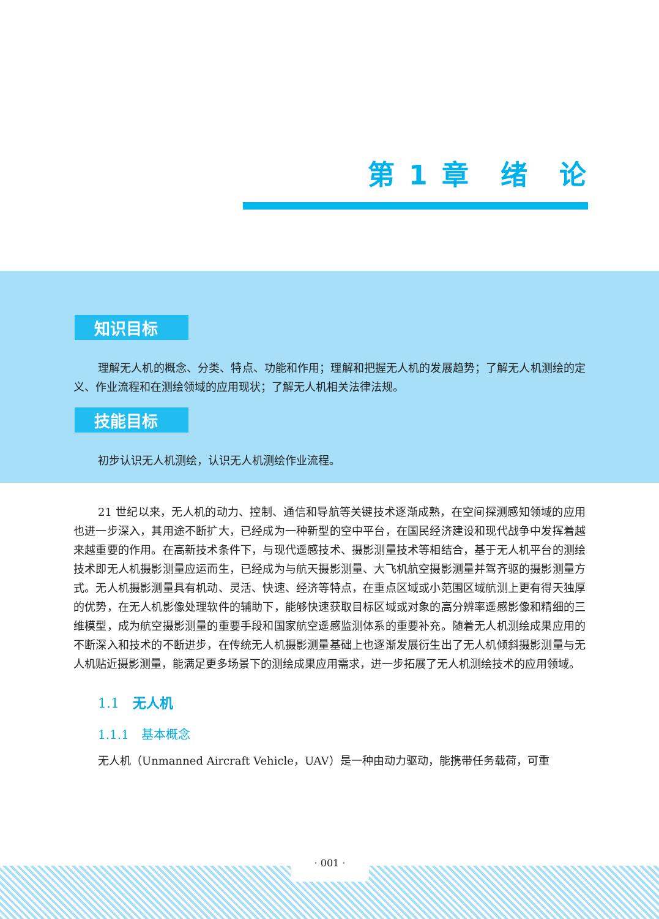第 1 章　绪　论
知识目标
理解无人机的概念、分类、特点、功能和作用；理解和把握无人机的发展趋势；了解无人机测绘的定义、作业流程和在测绘领域的应用现状；了解无人机相关法律法规。
技能目标
初步认识无人机测绘，认识无人机测绘作业流程。
21 世纪以来，无人机的动力、控制、通信和导航等关键技术逐渐成熟，在空间探测感知领域的应用也进一步深入，其用途不断扩大，已经成为一种新型的空中平台，在国民经济建设和现代战争中发挥着越来越重要的作用。在高新技术条件下，与现代遥感技术、摄影测量技术等相结合，基于无人机平台的测绘技术即无人机摄影测量应运而生，已经成为与航天摄影测量、大飞机航空摄影测量并驾齐驱的摄影测量方式。无人机摄影测量具有机动、灵活、快速、经济等特点，在重点区域或小范围区域航测上更有得天独厚的优势，在无人机影像处理软件的辅助下，能够快速获取目标区域或对象的高分辨率遥感影像和精细的三维模型，成为航空摄影测量的重要手段和国家航空遥感监测体系的重要补充。随着无人机测绘成果应用的不断深入和技术的不断进步，在传统无人机摄影测量基础上也逐渐发展衍生出了无人机倾斜摄影测量与无人机贴近摄影测量，能满足更多场景下的测绘成果应用需求，进一步拓展了无人机测绘技术的应用领域。
1.1　无人机
1.1.1　基本概念
无人机（Unmanned Aircraft Vehicle，UAV）是一种由动力驱动，能携带任务载荷，可重
· 001 ·